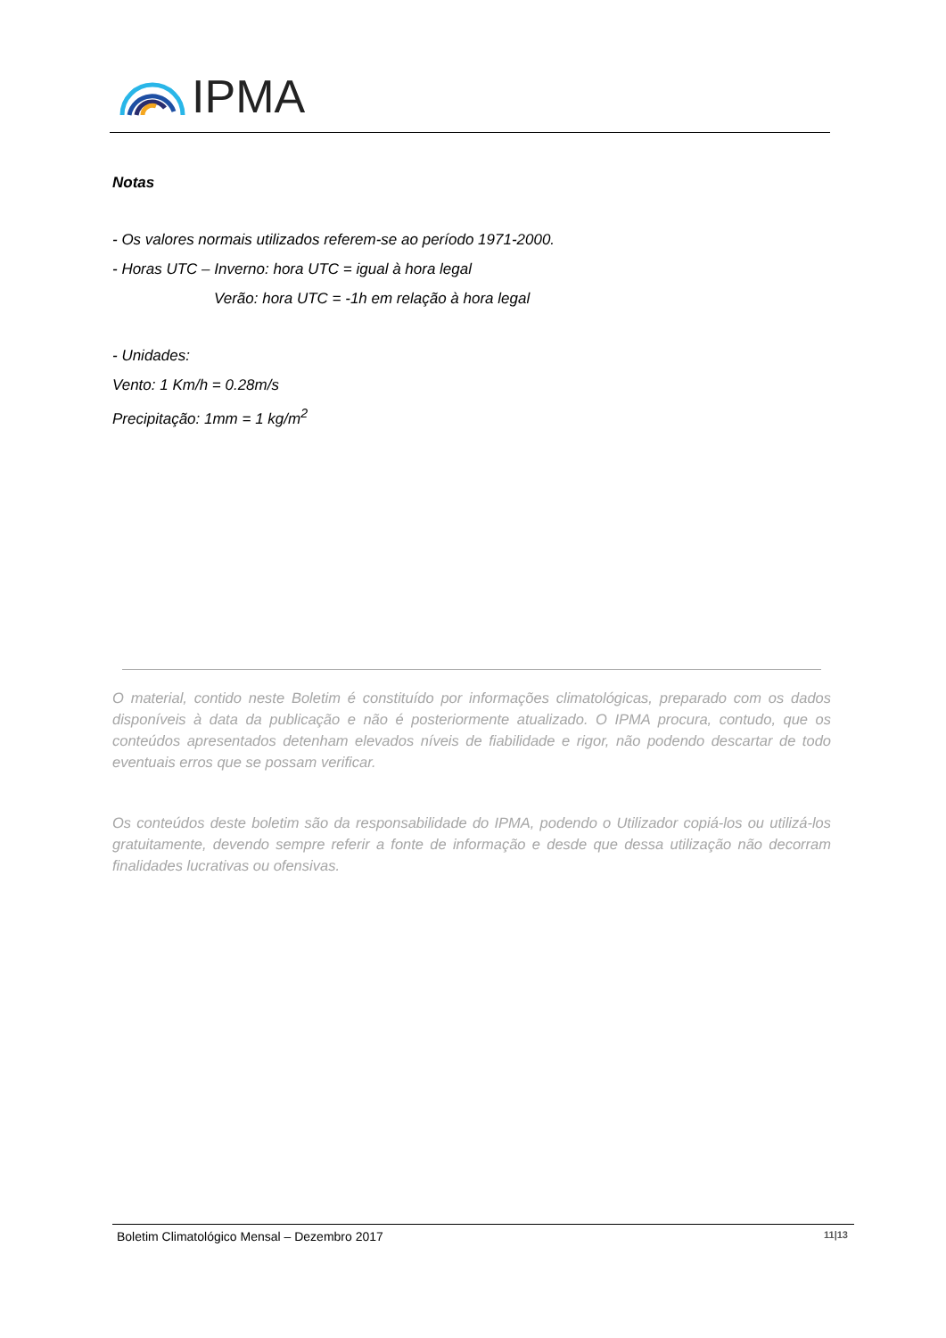IPMA
Notas
- Os valores normais utilizados referem-se ao período 1971-2000.
- Horas UTC – Inverno: hora UTC = igual à hora legal
Verão: hora UTC = -1h em relação à hora legal
- Unidades:
Vento: 1 Km/h = 0.28m/s
Precipitação: 1mm = 1 kg/m<sup>2</sup>
O material, contido neste Boletim é constituído por informações climatológicas, preparado com os dados disponíveis à data da publicação e não é posteriormente atualizado. O IPMA procura, contudo, que os conteúdos apresentados detenham elevados níveis de fiabilidade e rigor, não podendo descartar de todo eventuais erros que se possam verificar.
Os conteúdos deste boletim são da responsabilidade do IPMA, podendo o Utilizador copiá-los ou utilizá-los gratuitamente, devendo sempre referir a fonte de informação e desde que dessa utilização não decorram finalidades lucrativas ou ofensivas.
Boletim Climatológico Mensal – Dezembro 2017 11|13